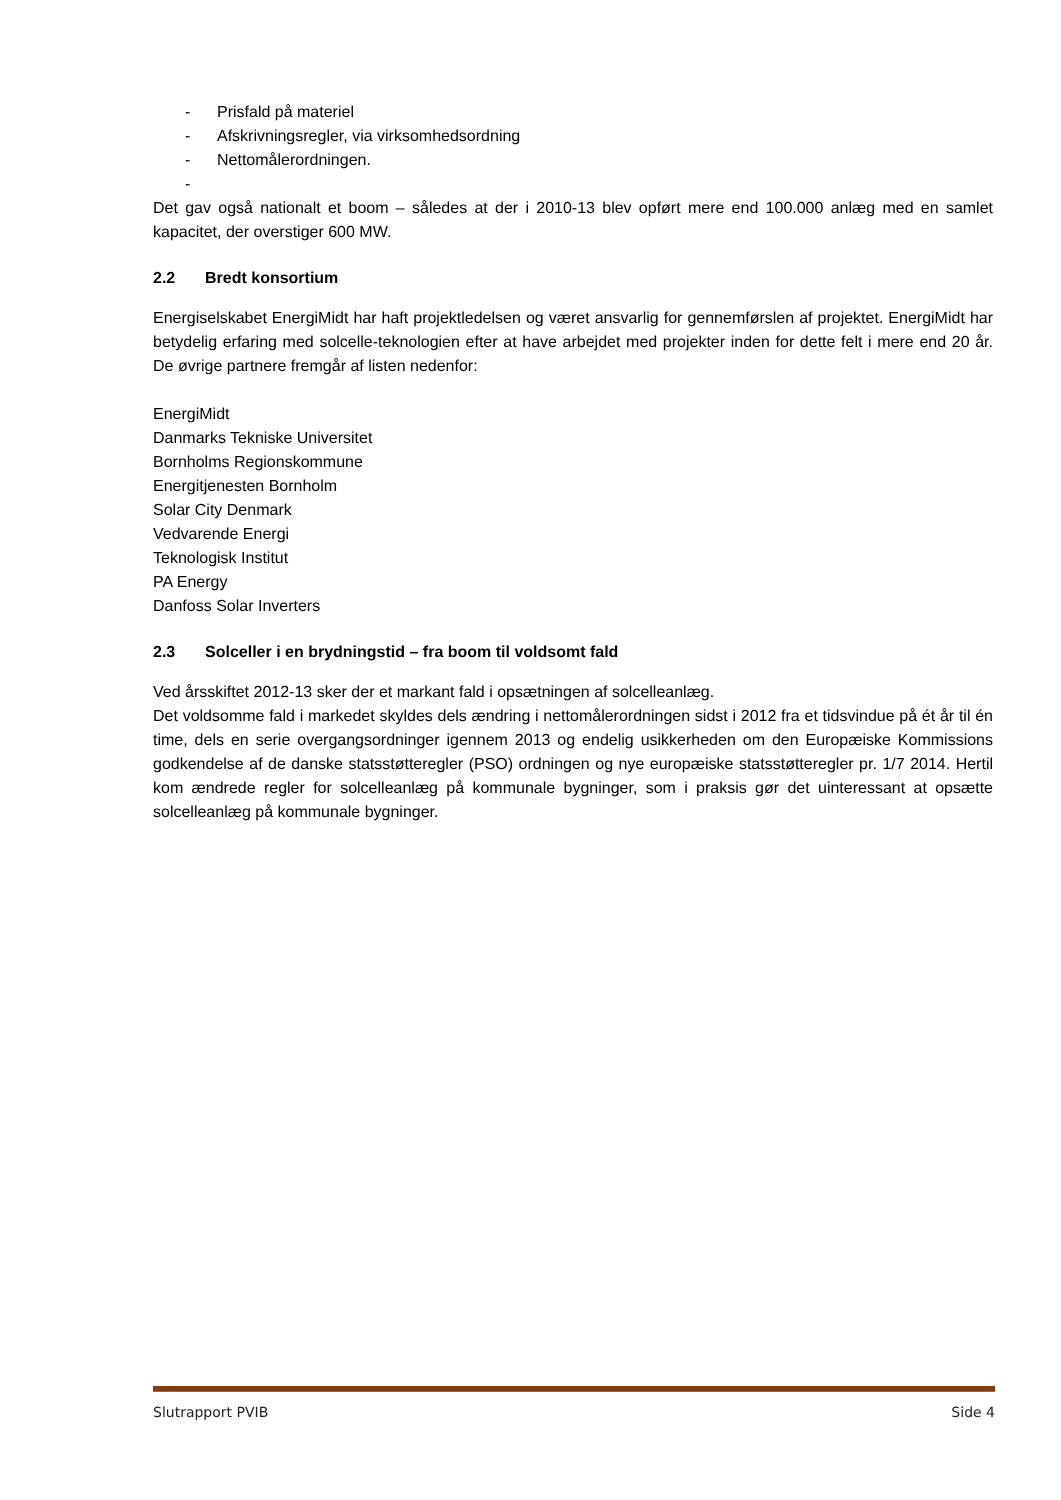- Prisfald på materiel
- Afskrivningsregler, via virksomhedsordning
- Nettomålerordningen.
-
Det gav også nationalt et boom – således at der i 2010-13 blev opført mere end 100.000 anlæg med en samlet kapacitet, der overstiger 600 MW.
2.2 Bredt konsortium
Energiselskabet EnergiMidt har haft projektledelsen og været ansvarlig for gennemførslen af projektet. EnergiMidt har betydelig erfaring med solcelle-teknologien efter at have arbejdet med projekter inden for dette felt i mere end 20 år. De øvrige partnere fremgår af listen nedenfor:
EnergiMidt
Danmarks Tekniske Universitet
Bornholms Regionskommune
Energitjenesten Bornholm
Solar City Denmark
Vedvarende Energi
Teknologisk Institut
PA Energy
Danfoss Solar Inverters
2.3 Solceller i en brydningstid – fra boom til voldsomt fald
Ved årsskiftet 2012-13 sker der et markant fald i opsætningen af solcelleanlæg.
Det voldsomme fald i markedet skyldes dels ændring i nettomålerordningen sidst i 2012 fra et tidsvindue på ét år til én time, dels en serie overgangsordninger igennem 2013 og endelig usikkerheden om den Europæiske Kommissions godkendelse af de danske statsstøtteregler (PSO) ordningen og nye europæiske statsstøtteregler pr. 1/7 2014. Hertil kom ændrede regler for solcelleanlæg på kommunale bygninger, som i praksis gør det uinteressant at opsætte solcelleanlæg på kommunale bygninger.
Slutrapport PVIB Side 4